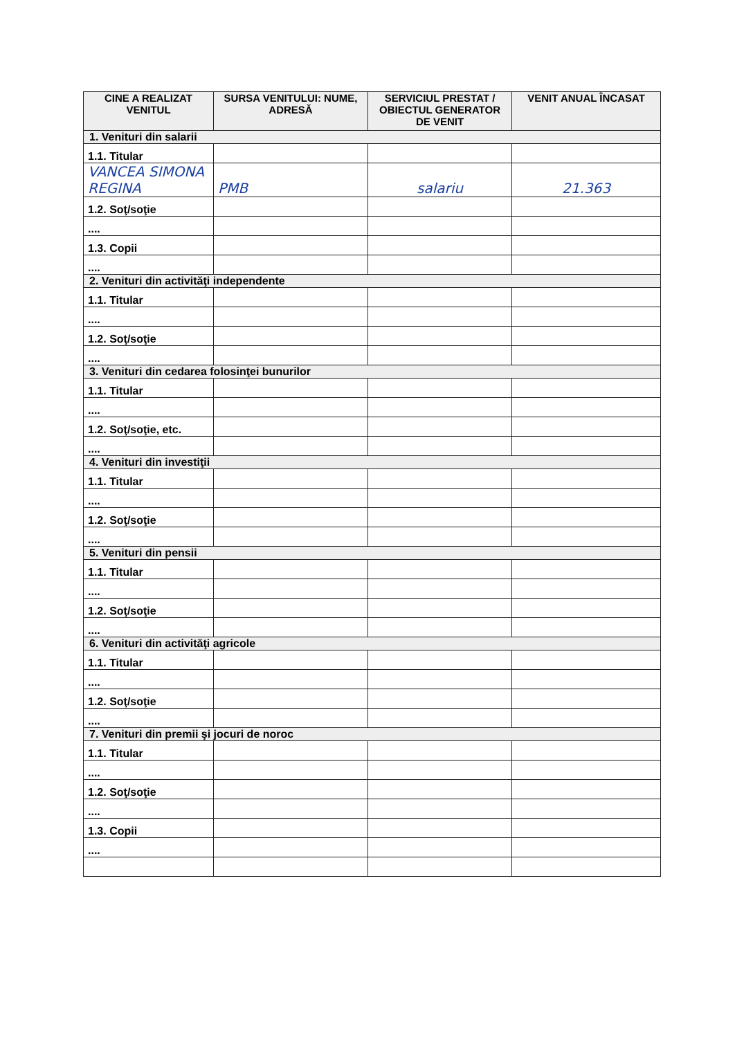| CINE A REALIZAT VENITUL | SURSA VENITULUI: NUME, ADRESĂ | SERVICIUL PRESTAT / OBIECTUL GENERATOR DE VENIT | VENIT ANUAL ÎNCASAT |
| --- | --- | --- | --- |
| 1. Venituri din salarii | | | |
| 1.1. Titular | | | |
| VANCEA SIMONA REGINA | PMB | salariu | 21.363 |
| 1.2. Soţ/soţie | | | |
| .... | | | |
| 1.3. Copii | | | |
| .... | | | |
| 2. Venituri din activităţi independente | | | |
| 1.1. Titular | | | |
| .... | | | |
| 1.2. Soţ/soţie | | | |
| .... | | | |
| 3. Venituri din cedarea folosinţei bunurilor | | | |
| 1.1. Titular | | | |
| .... | | | |
| 1.2. Soţ/soţie, etc. | | | |
| .... | | | |
| 4. Venituri din investiţii | | | |
| 1.1. Titular | | | |
| .... | | | |
| 1.2. Soţ/soţie | | | |
| .... | | | |
| 5. Venituri din pensii | | | |
| 1.1. Titular | | | |
| .... | | | |
| 1.2. Soţ/soţie | | | |
| .... | | | |
| 6. Venituri din activităţi agricole | | | |
| 1.1. Titular | | | |
| .... | | | |
| 1.2. Soţ/soţie | | | |
| .... | | | |
| 7. Venituri din premii şi jocuri de noroc | | | |
| 1.1. Titular | | | |
| .... | | | |
| 1.2. Soţ/soţie | | | |
| .... | | | |
| 1.3. Copii | | | |
| .... | | | |